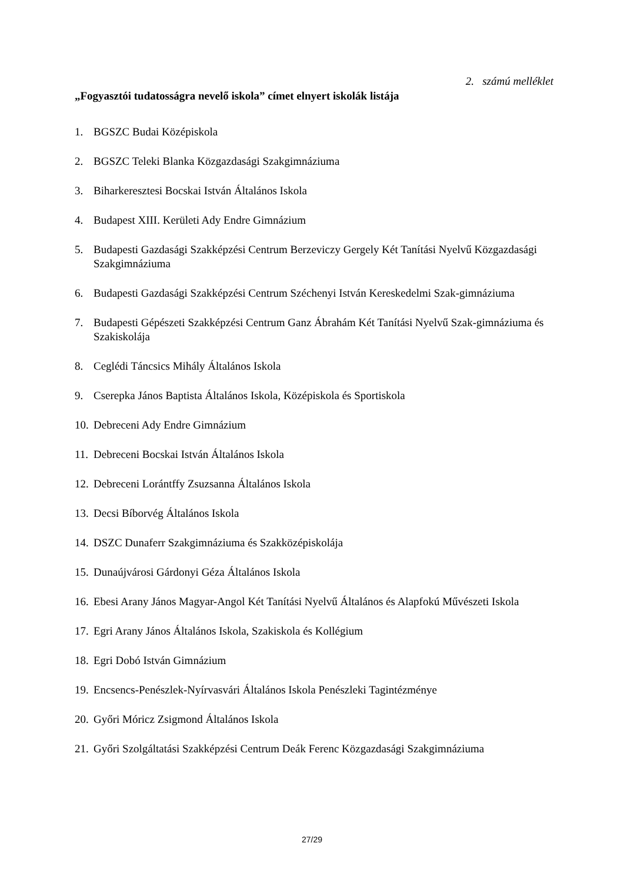2. számú melléklet
„Fogyasztói tudatosságra nevelő iskola” címet elnyert iskolák listája
1. BGSZC Budai Középiskola
2. BGSZC Teleki Blanka Közgazdasági Szakgimnáziuma
3. Biharkeresztesi Bocskai István Általános Iskola
4. Budapest XIII. Kerületi Ady Endre Gimnázium
5. Budapesti Gazdasági Szakképzési Centrum Berzeviczy Gergely Két Tanítási Nyelvű Közgazdasági Szakgimnáziuma
6. Budapesti Gazdasági Szakképzési Centrum Széchenyi István Kereskedelmi Szak-gimnáziuma
7. Budapesti Gépészeti Szakképzési Centrum Ganz Ábrahám Két Tanítási Nyelvű Szak-gimnáziuma és Szakiskolája
8. Ceglédi Táncsics Mihály Általános Iskola
9. Cserepka János Baptista Általános Iskola, Középiskola és Sportiskola
10. Debreceni Ady Endre Gimnázium
11. Debreceni Bocskai István Általános Iskola
12. Debreceni Lorántffy Zsuzsanna Általános Iskola
13. Decsi Bíborvég Általános Iskola
14. DSZC Dunaferr Szakgimnáziuma és Szakközépiskolája
15. Dunaújvárosi Gárdonyi Géza Általános Iskola
16. Ebesi Arany János Magyar-Angol Két Tanítási Nyelvű Általános és Alapfokú Művészeti Iskola
17. Egri Arany János Általános Iskola, Szakiskola és Kollégium
18. Egri Dobó István Gimnázium
19. Encsencs-Penészlek-Nyírvasvári Általános Iskola Penészleki Tagintézménye
20. Győri Móricz Zsigmond Általános Iskola
21. Győri Szolgáltatási Szakképzési Centrum Deák Ferenc Közgazdasági Szakgimnáziuma
27/29